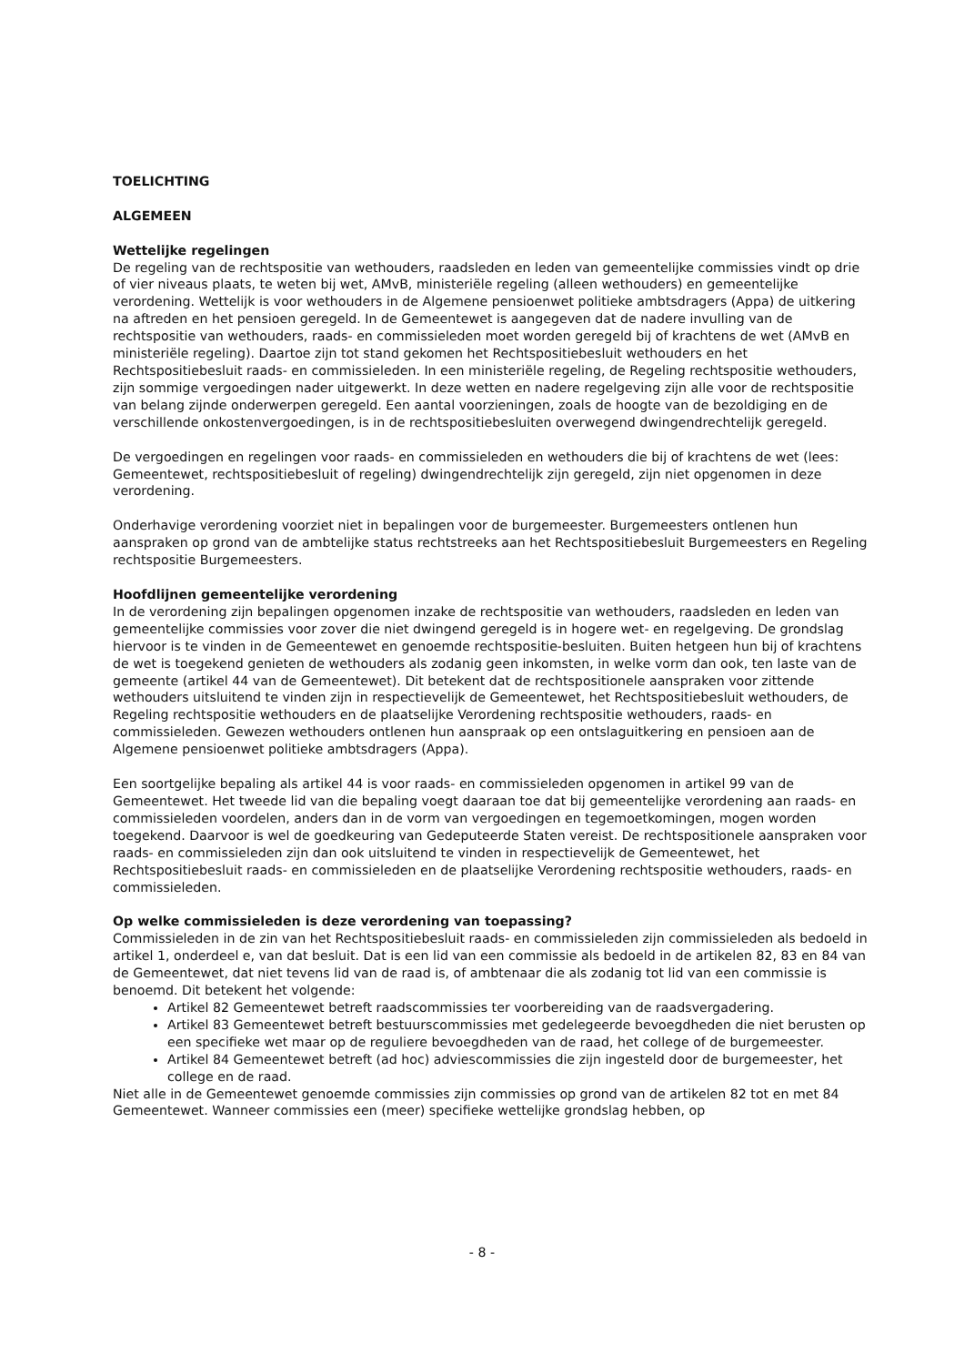TOELICHTING
ALGEMEEN
Wettelijke regelingen
De regeling van de rechtspositie van wethouders, raadsleden en leden van gemeentelijke commissies vindt op drie of vier niveaus plaats, te weten bij wet, AMvB, ministeriële regeling (alleen wethouders) en gemeentelijke verordening. Wettelijk is voor wethouders in de Algemene pensioenwet politieke ambtsdragers (Appa) de uitkering na aftreden en het pensioen geregeld. In de Gemeentewet is aangegeven dat de nadere invulling van de rechtspositie van wethouders, raads- en commissieleden moet worden geregeld bij of krachtens de wet (AMvB en ministeriële regeling). Daartoe zijn tot stand gekomen het Rechtspositiebesluit wethouders en het Rechtspositiebesluit raads- en commissieleden. In een ministeriële regeling, de Regeling rechtspositie wethouders, zijn sommige vergoedingen nader uitgewerkt. In deze wetten en nadere regelgeving zijn alle voor de rechtspositie van belang zijnde onderwerpen geregeld. Een aantal voorzieningen, zoals de hoogte van de bezoldiging en de verschillende onkostenvergoedingen, is in de rechtspositiebesluiten overwegend dwingendrechtelijk geregeld.
De vergoedingen en regelingen voor raads- en commissieleden en wethouders die bij of krachtens de wet (lees: Gemeentewet, rechtspositiebesluit of regeling) dwingendrechtelijk zijn geregeld, zijn niet opgenomen in deze verordening.
Onderhavige verordening voorziet niet in bepalingen voor de burgemeester. Burgemeesters ontlenen hun aanspraken op grond van de ambtelijke status rechtstreeks aan het Rechtspositiebesluit Burgemeesters en Regeling rechtspositie Burgemeesters.
Hoofdlijnen gemeentelijke verordening
In de verordening zijn bepalingen opgenomen inzake de rechtspositie van wethouders, raadsleden en leden van gemeentelijke commissies voor zover die niet dwingend geregeld is in hogere wet- en regelgeving. De grondslag hiervoor is te vinden in de Gemeentewet en genoemde rechtspositie-besluiten. Buiten hetgeen hun bij of krachtens de wet is toegekend genieten de wethouders als zodanig geen inkomsten, in welke vorm dan ook, ten laste van de gemeente (artikel 44 van de Gemeentewet). Dit betekent dat de rechtspositionele aanspraken voor zittende wethouders uitsluitend te vinden zijn in respectievelijk de Gemeentewet, het Rechtspositiebesluit wethouders, de Regeling rechtspositie wethouders en de plaatselijke Verordening rechtspositie wethouders, raads- en commissieleden. Gewezen wethouders ontlenen hun aanspraak op een ontslaguitkering en pensioen aan de Algemene pensioenwet politieke ambtsdragers (Appa).
Een soortgelijke bepaling als artikel 44 is voor raads- en commissieleden opgenomen in artikel 99 van de Gemeentewet. Het tweede lid van die bepaling voegt daaraan toe dat bij gemeentelijke verordening aan raads- en commissieleden voordelen, anders dan in de vorm van vergoedingen en tegemoetkomingen, mogen worden toegekend. Daarvoor is wel de goedkeuring van Gedeputeerde Staten vereist. De rechtspositionele aanspraken voor raads- en commissieleden zijn dan ook uitsluitend te vinden in respectievelijk de Gemeentewet, het Rechtspositiebesluit raads- en commissieleden en de plaatselijke Verordening rechtspositie wethouders, raads- en commissieleden.
Op welke commissieleden is deze verordening van toepassing?
Commissieleden in de zin van het Rechtspositiebesluit raads- en commissieleden zijn commissieleden als bedoeld in artikel 1, onderdeel e, van dat besluit. Dat is een lid van een commissie als bedoeld in de artikelen 82, 83 en 84 van de Gemeentewet, dat niet tevens lid van de raad is, of ambtenaar die als zodanig tot lid van een commissie is benoemd. Dit betekent het volgende:
Artikel 82 Gemeentewet betreft raadscommissies ter voorbereiding van de raadsvergadering.
Artikel 83 Gemeentewet betreft bestuurscommissies met gedelegeerde bevoegdheden die niet berusten op een specifieke wet maar op de reguliere bevoegdheden van de raad, het college of de burgemeester.
Artikel 84 Gemeentewet betreft (ad hoc) adviescommissies die zijn ingesteld door de burgemeester, het college en de raad.
Niet alle in de Gemeentewet genoemde commissies zijn commissies op grond van de artikelen 82 tot en met 84 Gemeentewet. Wanneer commissies een (meer) specifieke wettelijke grondslag hebben, op
- 8 -